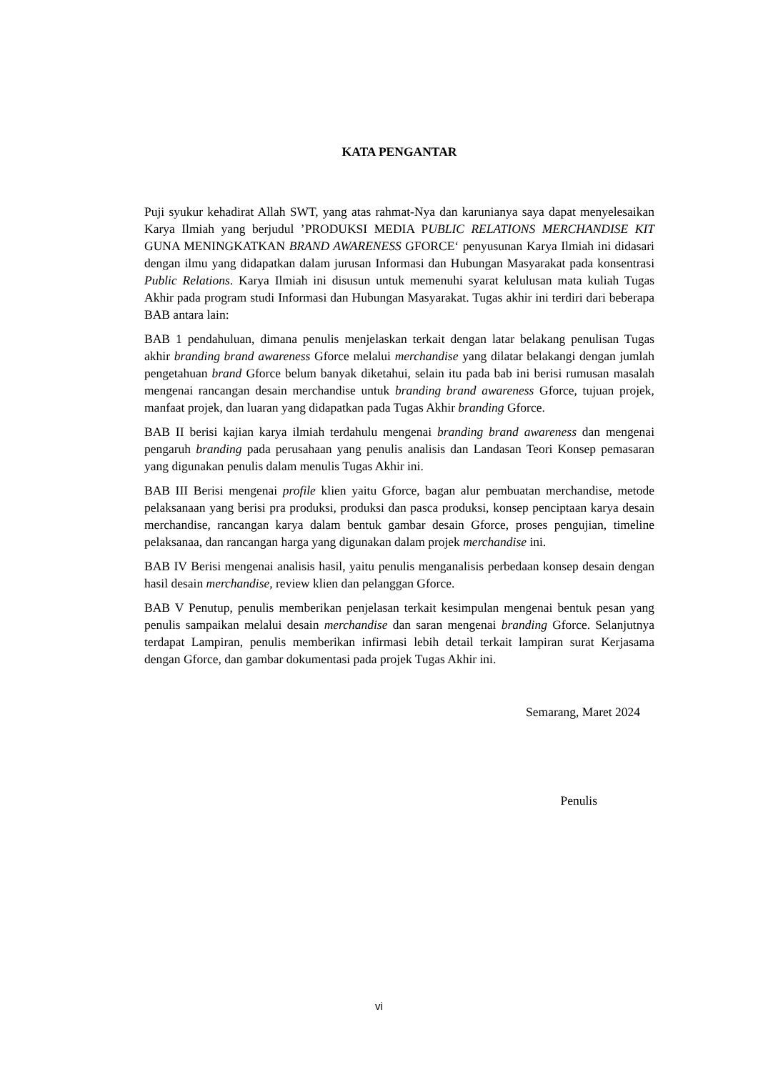KATA PENGANTAR
Puji syukur kehadirat Allah SWT, yang atas rahmat-Nya dan karunianya saya dapat menyelesaikan Karya Ilmiah yang berjudul ’PRODUKSI MEDIA PUBLIC RELATIONS MERCHANDISE KIT GUNA MENINGKATKAN BRAND AWARENESS GFORCE‘ penyusunan Karya Ilmiah ini didasari dengan ilmu yang didapatkan dalam jurusan Informasi dan Hubungan Masyarakat pada konsentrasi Public Relations. Karya Ilmiah ini disusun untuk memenuhi syarat kelulusan mata kuliah Tugas Akhir pada program studi Informasi dan Hubungan Masyarakat. Tugas akhir ini terdiri dari beberapa BAB antara lain:
BAB 1 pendahuluan, dimana penulis menjelaskan terkait dengan latar belakang penulisan Tugas akhir branding brand awareness Gforce melalui merchandise yang dilatar belakangi dengan jumlah pengetahuan brand Gforce belum banyak diketahui, selain itu pada bab ini berisi rumusan masalah mengenai rancangan desain merchandise untuk branding brand awareness Gforce, tujuan projek, manfaat projek, dan luaran yang didapatkan pada Tugas Akhir branding Gforce.
BAB II berisi kajian karya ilmiah terdahulu mengenai branding brand awareness dan mengenai pengaruh branding pada perusahaan yang penulis analisis dan Landasan Teori Konsep pemasaran yang digunakan penulis dalam menulis Tugas Akhir ini.
BAB III Berisi mengenai profile klien yaitu Gforce, bagan alur pembuatan merchandise, metode pelaksanaan yang berisi pra produksi, produksi dan pasca produksi, konsep penciptaan karya desain merchandise, rancangan karya dalam bentuk gambar desain Gforce, proses pengujian, timeline pelaksanaa, dan rancangan harga yang digunakan dalam projek merchandise ini.
BAB IV Berisi mengenai analisis hasil, yaitu penulis menganalisis perbedaan konsep desain dengan hasil desain merchandise, review klien dan pelanggan Gforce.
BAB V Penutup, penulis memberikan penjelasan terkait kesimpulan mengenai bentuk pesan yang penulis sampaikan melalui desain merchandise dan saran mengenai branding Gforce. Selanjutnya terdapat Lampiran, penulis memberikan infirmasi lebih detail terkait lampiran surat Kerjasama dengan Gforce, dan gambar dokumentasi pada projek Tugas Akhir ini.
Semarang, Maret 2024
Penulis
vi